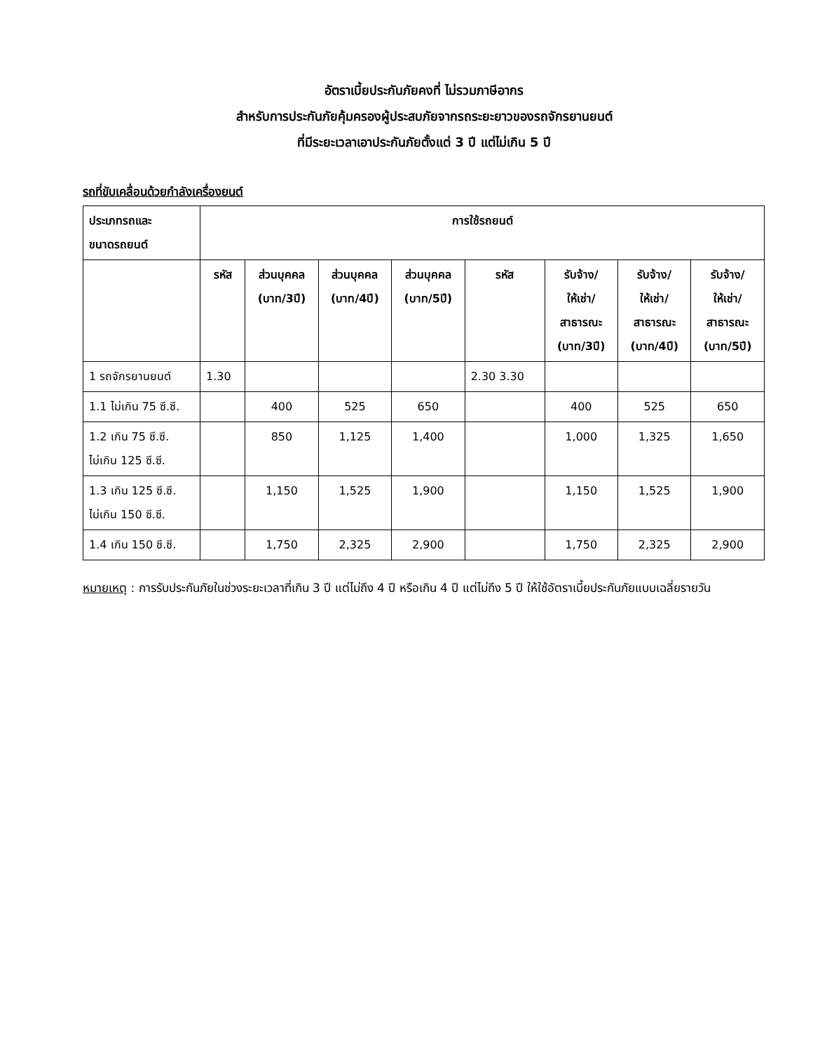อัตราเบี้ยประกันภัยคงที่ ไม่รวมภาษีอากร
สำหรับการประกันภัยคุ้มครองผู้ประสบภัยจากรถระยะยาวของรถจักรยานยนต์
ที่มีระยะเวลาเอาประกันภัยตั้งแต่ 3 ปี แต่ไม่เกิน 5 ปี
รถที่ขับเคลื่อนด้วยกำลังเครื่องยนต์
| ประเภทรถและ ขนาดรถยนต์ | การใช้รถยนต์ | | | | | | | |
| --- | --- | --- | --- | --- | --- | --- | --- | --- |
| | รหัส | ส่วนบุคคล (บาท/3ปี) | ส่วนบุคคล (บาท/4ปี) | ส่วนบุคคล (บาท/5ปี) | รหัส | รับจ้าง/ ให้เช่า/ สาธารณะ (บาท/3ปี) | รับจ้าง/ ให้เช่า/ สาธารณะ (บาท/4ปี) | รับจ้าง/ ให้เช่า/ สาธารณะ (บาท/5ปี) |
| 1 รถจักรยานยนต์ | 1.30 | | | | 2.30 3.30 | | | |
| 1.1 ไม่เกิน 75 ซี.ซี. | | 400 | 525 | 650 | | 400 | 525 | 650 |
| 1.2 เกิน 75 ซี.ซี. ไม่เกิน 125 ซี.ซี. | | 850 | 1,125 | 1,400 | | 1,000 | 1,325 | 1,650 |
| 1.3 เกิน 125 ซี.ซี. ไม่เกิน 150 ซี.ซี. | | 1,150 | 1,525 | 1,900 | | 1,150 | 1,525 | 1,900 |
| 1.4 เกิน 150 ซี.ซี. | | 1,750 | 2,325 | 2,900 | | 1,750 | 2,325 | 2,900 |
หมายเหตุ : การรับประกันภัยในช่วงระยะเวลาที่เกิน 3 ปี แต่ไม่ถึง 4 ปี หรือเกิน 4 ปี แต่ไม่ถึง 5 ปี ให้ใช้อัตราเบี้ยประกันภัยแบบเฉลี่ยรายวัน